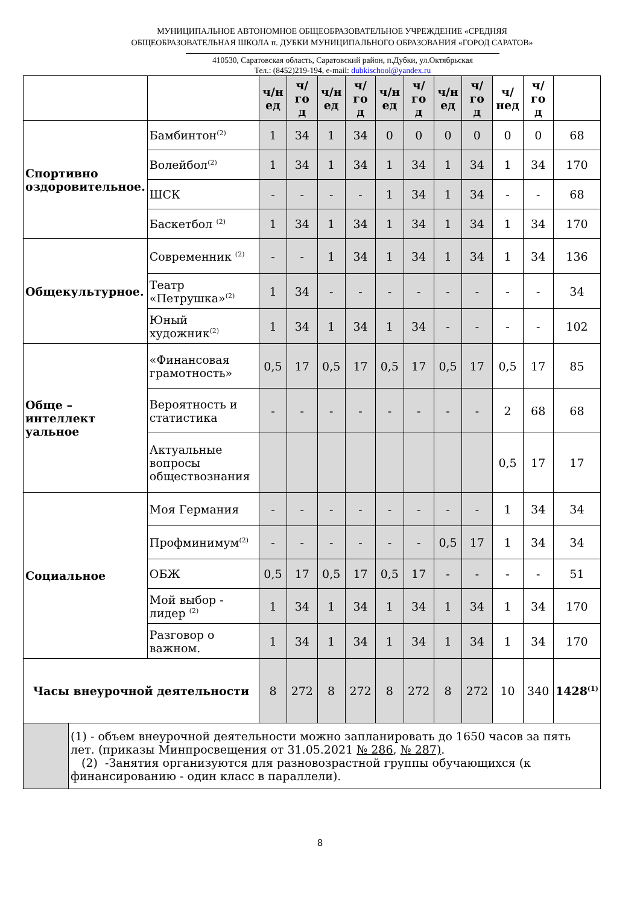МУНИЦИПАЛЬНОЕ АВТОНОМНОЕ ОБЩЕОБРАЗОВАТЕЛЬНОЕ УЧРЕЖДЕНИЕ «СРЕДНЯЯ
ОБЩЕОБРАЗОВАТЕЛЬНАЯ ШКОЛА п. ДУБКИ МУНИЦИПАЛЬНОГО ОБРАЗОВАНИЯ «ГОРОД САРАТОВ»
410530, Саратовская область, Саратовский район, п.Дубки, ул.Октябрьская
Тел.: (8452)219-194, e-mail: dubkischool@yandex.ru
| | | ч/н ед | ч/го д | ч/н ед | ч/го д | ч/н ед | ч/го д | ч/н ед | ч/го д | ч/нед | ч/го д | |
| --- | --- | --- | --- | --- | --- | --- | --- | --- | --- | --- | --- | --- |
| Спортивно оздоровительное. | Бамбинтон<sup>(2)</sup> | 1 | 34 | 1 | 34 | 0 | 0 | 0 | 0 | 0 | 0 | 68 |
| | Волейбол<sup>(2)</sup> | 1 | 34 | 1 | 34 | 1 | 34 | 1 | 34 | 1 | 34 | 170 |
| | ШСК | - | - | - | - | 1 | 34 | 1 | 34 | - | - | 68 |
| | Баскетбол <sup>(2)</sup> | 1 | 34 | 1 | 34 | 1 | 34 | 1 | 34 | 1 | 34 | 170 |
| Общекультурное. | Современник <sup>(2)</sup> | - | - | 1 | 34 | 1 | 34 | 1 | 34 | 1 | 34 | 136 |
| | Театр «Петрушка»<sup>(2)</sup> | 1 | 34 | - | - | - | - | - | - | - | - | 34 |
| | Юный художник<sup>(2)</sup> | 1 | 34 | 1 | 34 | 1 | 34 | - | - | - | - | 102 |
| Обще – интеллект уальное | «Финансовая грамотность» | 0,5 | 17 | 0,5 | 17 | 0,5 | 17 | 0,5 | 17 | 0,5 | 17 | 85 |
| | Вероятность и статистика | - | - | - | - | - | - | - | - | 2 | 68 | 68 |
| | Актуальные вопросы обществознания | | | | | | | | | 0,5 | 17 | 17 |
| Социальное | Моя Германия | - | - | - | - | - | - | - | - | 1 | 34 | 34 |
| | Профминимум<sup>(2)</sup> | - | - | - | - | - | - | 0,5 | 17 | 1 | 34 | 34 |
| | ОБЖ | 0,5 | 17 | 0,5 | 17 | 0,5 | 17 | - | - | - | - | 51 |
| | Мой выбор - лидер <sup>(2)</sup> | 1 | 34 | 1 | 34 | 1 | 34 | 1 | 34 | 1 | 34 | 170 |
| | Разговор о важном. | 1 | 34 | 1 | 34 | 1 | 34 | 1 | 34 | 1 | 34 | 170 |
| Часы внеурочной деятельности | | 8 | 272 | 8 | 272 | 8 | 272 | 8 | 272 | 10 | 340 | 1428<sup>(1)</sup> |
| | (1) - объем внеурочной деятельности можно запланировать до 1650 часов за пять лет. (приказы Минпросвещения от 31.05.2021 № 286 , № 287) . (2) -Занятия организуются для разновозрастной группы обучающихся (к финансированию - один класс в параллели). |
8